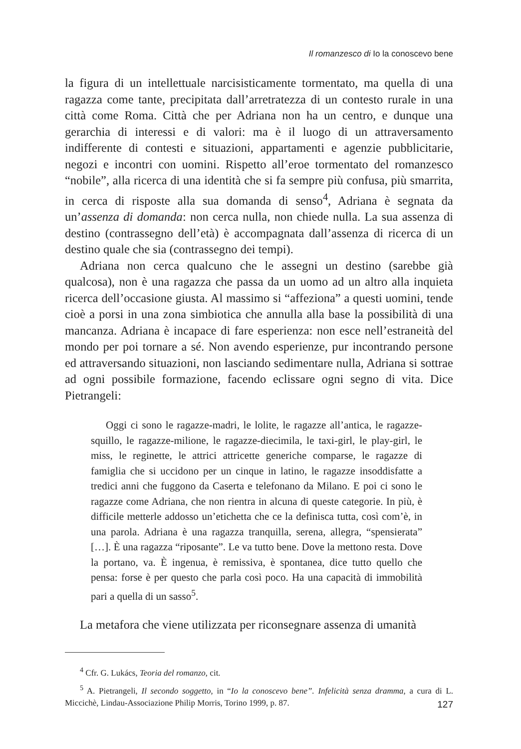Il romanzesco di Io la conoscevo bene
la figura di un intellettuale narcisisticamente tormentato, ma quella di una ragazza come tante, precipitata dall’arretratezza di un contesto rurale in una città come Roma. Città che per Adriana non ha un centro, e dunque una gerarchia di interessi e di valori: ma è il luogo di un attraversamento indifferente di contesti e situazioni, appartamenti e agenzie pubblicitarie, negozi e incontri con uomini. Rispetto all’eroe tormentato del romanzesco “nobile”, alla ricerca di una identità che si fa sempre più confusa, più smarrita, in cerca di risposte alla sua domanda di senso<sup>4</sup>, Adriana è segnata da un’assenza di domanda: non cerca nulla, non chiede nulla. La sua assenza di destino (contrassegno dell’età) è accompagnata dall’assenza di ricerca di un destino quale che sia (contrassegno dei tempi).
Adriana non cerca qualcuno che le assegni un destino (sarebbe già qualcosa), non è una ragazza che passa da un uomo ad un altro alla inquieta ricerca dell’occasione giusta. Al massimo si “affeziona” a questi uomini, tende cioè a porsi in una zona simbiotica che annulla alla base la possibilità di una mancanza. Adriana è incapace di fare esperienza: non esce nell’estraneità del mondo per poi tornare a sé. Non avendo esperienze, pur incontrando persone ed attraversando situazioni, non lasciando sedimentare nulla, Adriana si sottrae ad ogni possibile formazione, facendo eclissare ogni segno di vita. Dice Pietrangeli:
Oggi ci sono le ragazze-madri, le lolite, le ragazze all’antica, le ragazze-squillo, le ragazze-milione, le ragazze-diecimila, le taxi-girl, le play-girl, le miss, le reginette, le attrici attricette generiche comparse, le ragazze di famiglia che si uccidono per un cinque in latino, le ragazze insoddisfatte a tredici anni che fuggono da Caserta e telefonano da Milano. E poi ci sono le ragazze come Adriana, che non rientra in alcuna di queste categorie. In più, è difficile metterle addosso un’etichetta che ce la definisca tutta, così com’è, in una parola. Adriana è una ragazza tranquilla, serena, allegra, “spensierata” […]. È una ragazza “riposante”. Le va tutto bene. Dove la mettono resta. Dove la portano, va. È ingenua, è remissiva, è spontanea, dice tutto quello che pensa: forse è per questo che parla così poco. Ha una capacità di immobilità pari a quella di un sasso<sup>5</sup>.
La metafora che viene utilizzata per riconsegnare assenza di umanità
<sup>4</sup> Cfr. G. Lukács, Teoria del romanzo, cit.
<sup>5</sup> A. Pietrangeli, Il secondo soggetto, in “Io la conoscevo bene”. Infelicità senza dramma, a cura di L. Miccichè, Lindau-Associazione Philip Morris, Torino 1999, p. 87.
127